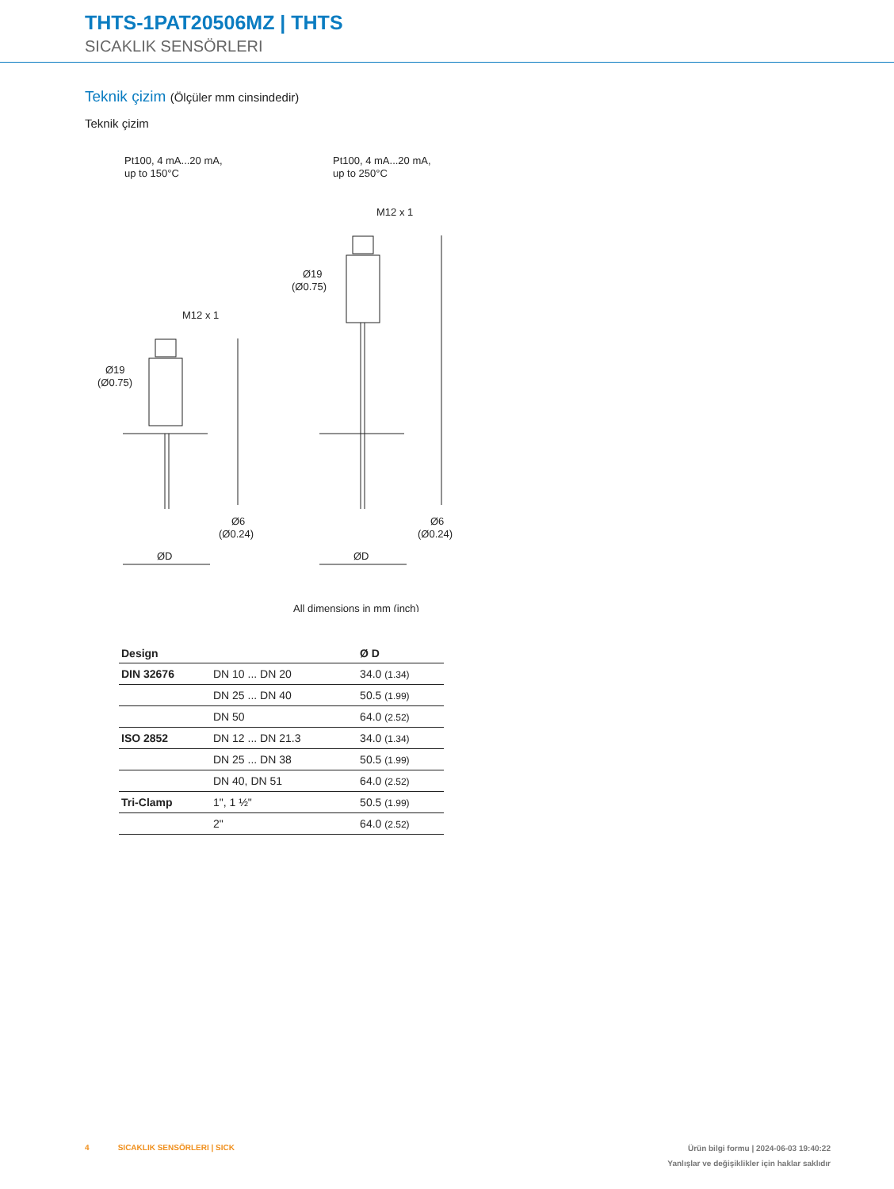THTS-1PAT20506MZ | THTS
SICAKLIK SENSÖRLERI
Teknik çizim (Ölçüler mm cinsindedir)
Teknik çizim
Pt100, 4 mA...20 mA,
up to 150°C
Pt100, 4 mA...20 mA,
up to 250°C
M12 x 1
M12 x 1
Ø19
(Ø0.75)
Ø19
(Ø0.75)
Ø6
(Ø0.24)
Ø6
(Ø0.24)
ØD
ØD
All dimensions in mm (inch)
| Design | | Ø D |
| --- | --- | --- |
| DIN 32676 | DN 10 ... DN 20 | 34.0 (1.34) |
| | DN 25 ... DN 40 | 50.5 (1.99) |
| | DN 50 | 64.0 (2.52) |
| ISO 2852 | DN 12 ... DN 21.3 | 34.0 (1.34) |
| | DN 25 ... DN 38 | 50.5 (1.99) |
| | DN 40, DN 51 | 64.0 (2.52) |
| Tri-Clamp | 1", 1 ½" | 50.5 (1.99) |
| | 2" | 64.0 (2.52) |
4 SICAKLIK SENSÖRLERI | SICK
Ürün bilgi formu | 2024-06-03 19:40:22
Yanlışlar ve değişiklikler için haklar saklıdır